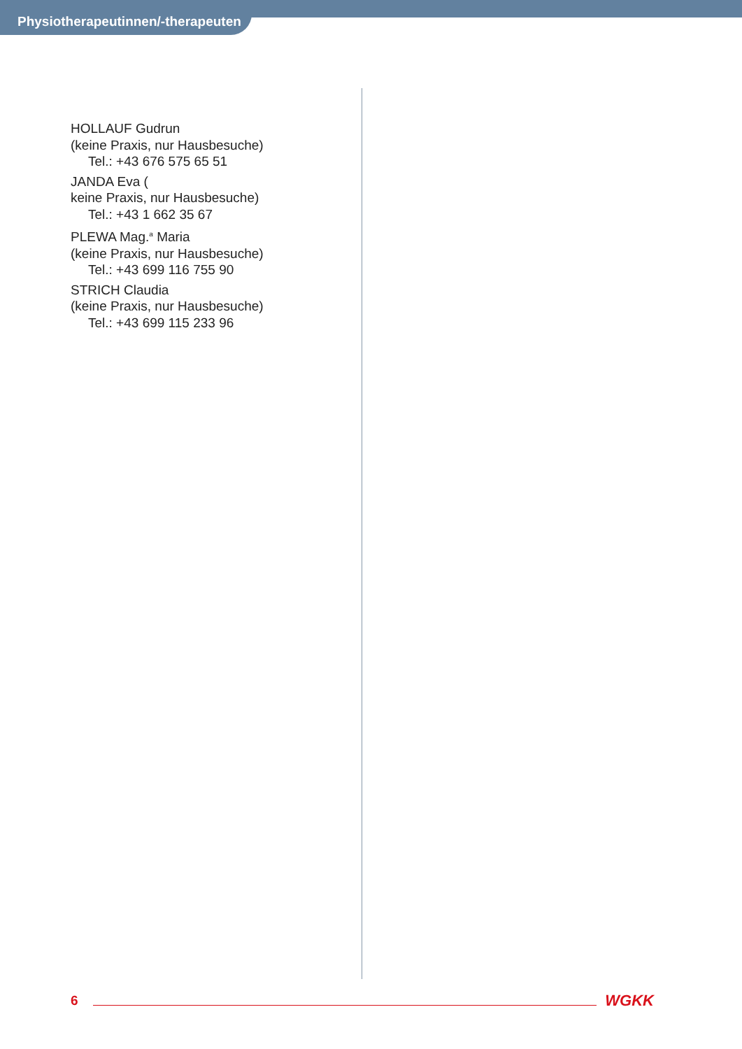Physiotherapeutinnen/-therapeuten
HOLLAUF Gudrun
(keine Praxis, nur Hausbesuche)
Tel.: +43 676 575 65 51
JANDA Eva (
keine Praxis, nur Hausbesuche)
Tel.: +43 1 662 35 67
PLEWA Mag.<sup>a</sup> Maria
(keine Praxis, nur Hausbesuche)
Tel.: +43 699 116 755 90
STRICH Claudia
(keine Praxis, nur Hausbesuche)
Tel.: +43 699 115 233 96
6 WGKK